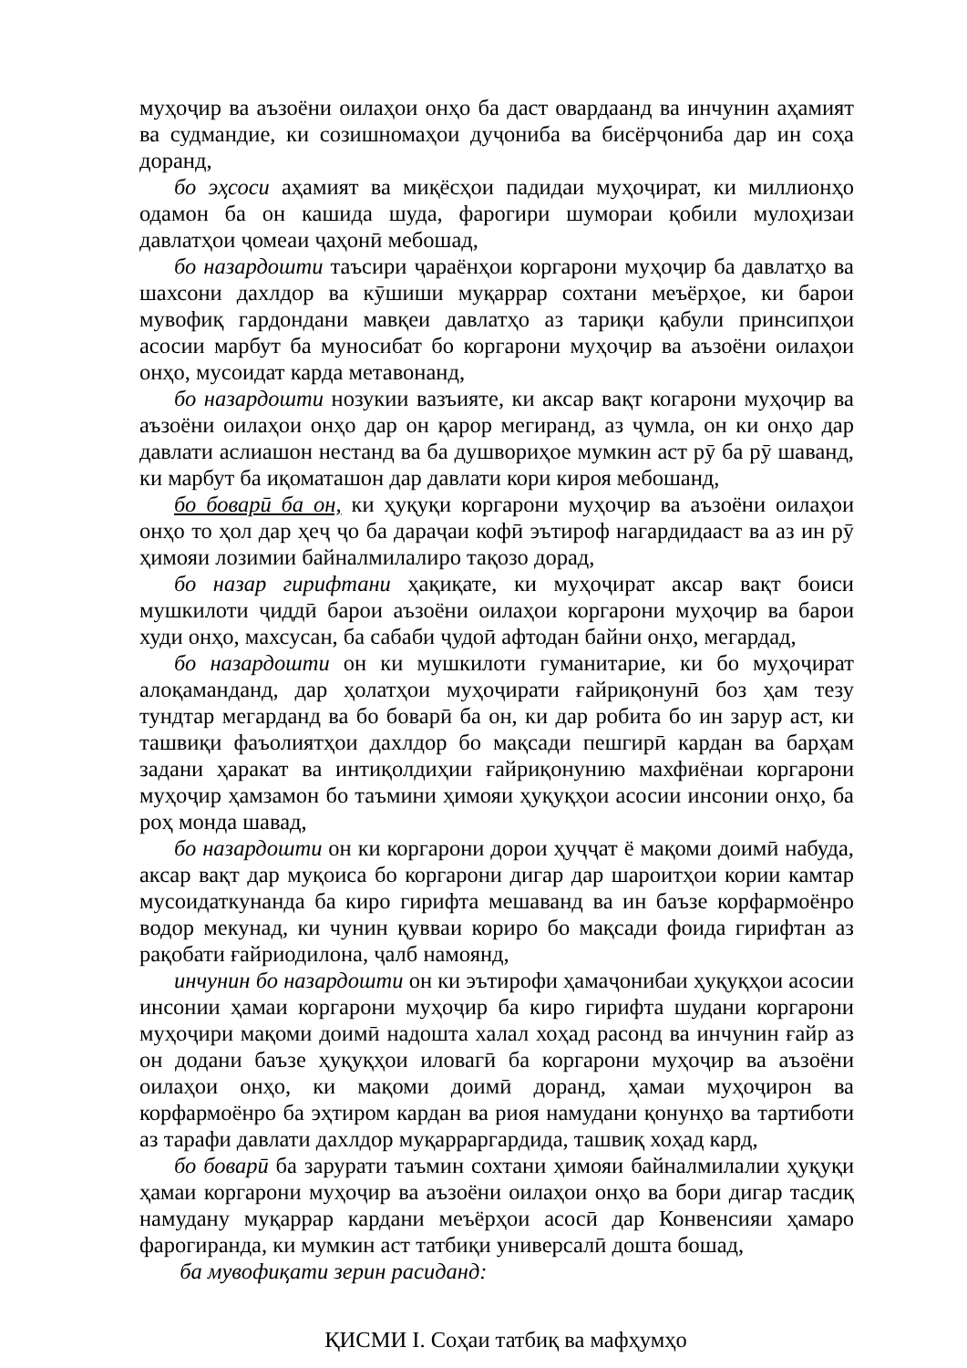муҳоҷир ва аъзоёни оилаҳои онҳо ба даст овардаанд ва инчунин аҳамият ва судмандие, ки созишномаҳои дуҷониба ва бисёрҷониба дар ин соҳа доранд,
бо эҳсоси аҳамият ва миқёсҳои падидаи муҳоҷират, ки миллионҳо одамон ба он кашида шуда, фарогири шумораи қобили мулоҳизаи давлатҳои ҷомеаи ҷаҳонӣ мебошад,
бо назардошти таъсири ҷараёнҳои коргарони муҳоҷир ба давлатҳо ва шахсони дахлдор ва кӯшиши муқаррар сохтани меъёрҳое, ки барои мувофиқ гардондани мавқеи давлатҳо аз тариқи қабули принсипҳои асосии марбут ба муносибат бо коргарони муҳоҷир ва аъзоёни оилаҳои онҳо, мусоидат карда метавонанд,
бо назардошти нозукии вазъияте, ки аксар вақт когарони муҳоҷир ва аъзоёни оилаҳои онҳо дар он қарор мегиранд, аз ҷумла, он ки онҳо дар давлати аслиашон нестанд ва ба душвориҳое мумкин аст рӯ ба рӯ шаванд, ки марбут ба иқоматашон дар давлати кори кироя мебошанд,
бо боварӣ ба он, ки ҳуқуқи коргарони муҳоҷир ва аъзоёни оилаҳои онҳо то ҳол дар ҳеҷ ҷо ба дараҷаи кофӣ эътироф нагардидааст ва аз ин рӯ ҳимояи лозимии байналмилалиро тақозо дорад,
бо назар гирифтани ҳақиқате, ки муҳоҷират аксар вақт боиси мушкилоти ҷиддӣ барои аъзоёни оилаҳои коргарони муҳоҷир ва барои худи онҳо, махсусан, ба сабаби ҷудоӣ афтодан байни онҳо, мегардад,
бо назардошти он ки мушкилоти гуманитарие, ки бо муҳоҷират алоқаманданд, дар ҳолатҳои муҳоҷирати ғайриқонунӣ боз ҳам тезу тундтар мегарданд ва бо боварӣ ба он, ки дар робита бо ин зарур аст, ки ташвиқи фаъолиятҳои дахлдор бо мақсади пешгирӣ кардан ва барҳам задани ҳаракат ва интиқолдиҳии ғайриқонунию махфиёнаи коргарони муҳоҷир ҳамзамон бо таъмини ҳимояи ҳуқуқҳои асосии инсонии онҳо, ба роҳ монда шавад,
бо назардошти он ки коргарони дорои ҳуҷҷат ё мақоми доимӣ набуда, аксар вақт дар муқоиса бо коргарони дигар дар шароитҳои кории камтар мусоидаткунанда ба киро гирифта мешаванд ва ин баъзе корфармоёнро водор мекунад, ки чунин қувваи кориро бо мақсади фоида гирифтан аз рақобати ғайриодилона, ҷалб намоянд,
инчунин бо назардошти он ки эътирофи ҳамаҷонибаи ҳуқуқҳои асосии инсонии ҳамаи коргарони муҳоҷир ба киро гирифта шудани коргарони муҳоҷири мақоми доимӣ надошта халал хоҳад расонд ва инчунин ғайр аз он додани баъзе ҳуқуқҳои иловагӣ ба коргарони муҳоҷир ва аъзоёни оилаҳои онҳо, ки мақоми доимӣ доранд, ҳамаи муҳоҷирон ва корфармоёнро ба эҳтиром кардан ва риоя намудани қонунҳо ва тартиботи аз тарафи давлати дахлдор муқарраргардида, ташвиқ хоҳад кард,
бо боварӣ ба зарурати таъмин сохтани ҳимояи байналмилалии ҳуқуқи ҳамаи коргарони муҳоҷир ва аъзоёни оилаҳои онҳо ва бори дигар тасдиқ намудану муқаррар кардани меъёрҳои асосӣ дар Конвенсияи ҳамаро фарогиранда, ки мумкин аст татбиқи универсалӣ дошта бошад,
ба мувофиқати зерин расиданд:
ҚИСМИ I. Соҳаи татбиқ ва мафҳумҳо